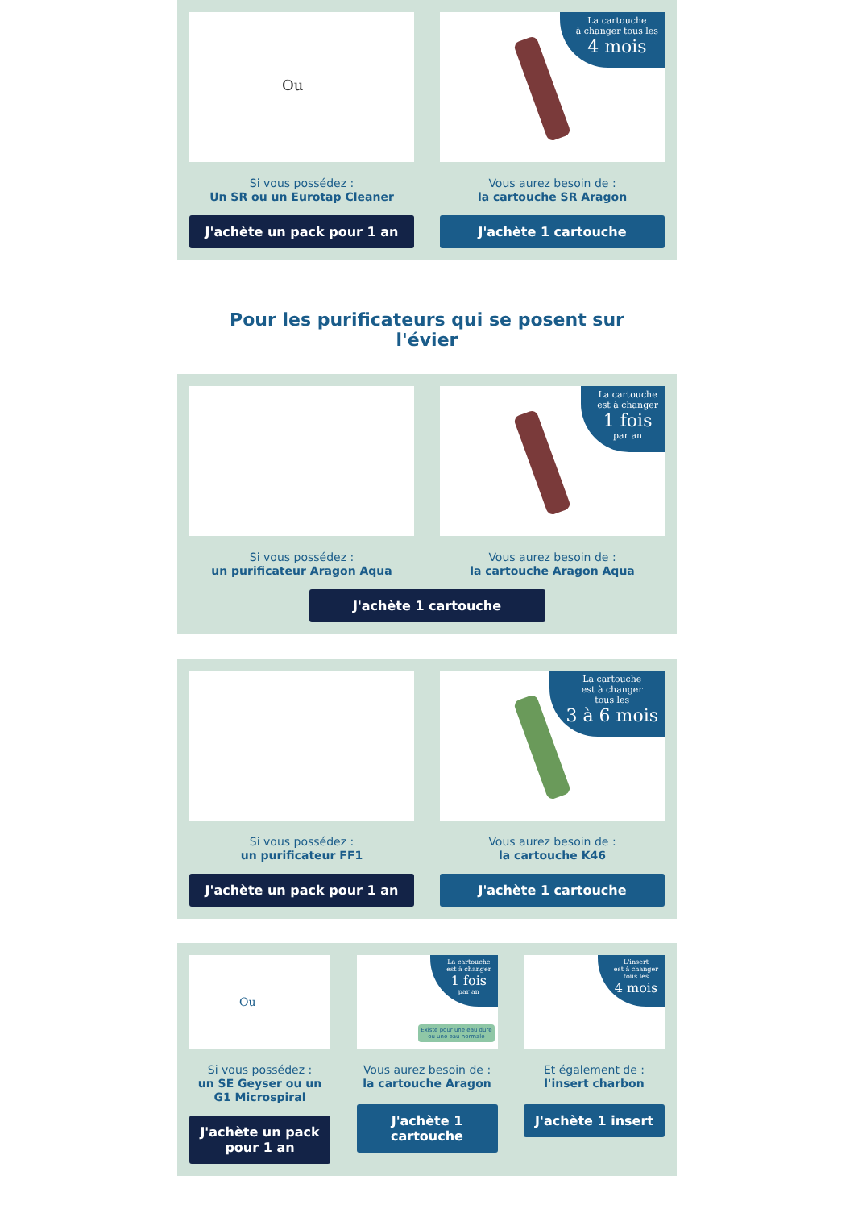Ou
Si vous possédez :
Un SR ou un Eurotap Cleaner
J'achète un pack pour 1 an
La cartouche
à changer tous les
4 mois
Vous aurez besoin de :
la cartouche SR Aragon
J'achète 1 cartouche
Pour les purificateurs qui se posent sur l'évier
Si vous possédez :
un purificateur Aragon Aqua
La cartouche
est à changer
1 fois
par an
Vous aurez besoin de :
la cartouche Aragon Aqua
J'achète 1 cartouche
Si vous possédez :
un purificateur FF1
J'achète un pack pour 1 an
La cartouche
est à changer
tous les
3 à 6 mois
Vous aurez besoin de :
la cartouche K46
J'achète 1 cartouche
Ou
Si vous possédez :
un SE Geyser ou un G1 Microspiral
J'achète un pack pour 1 an
La cartouche
est à changer
1 fois
par an
Existe pour une eau dure
ou une eau normale
Vous aurez besoin de :
la cartouche Aragon
J'achète 1 cartouche
L'insert
est à changer
tous les
4 mois
Et également de :
l'insert charbon
J'achète 1 insert